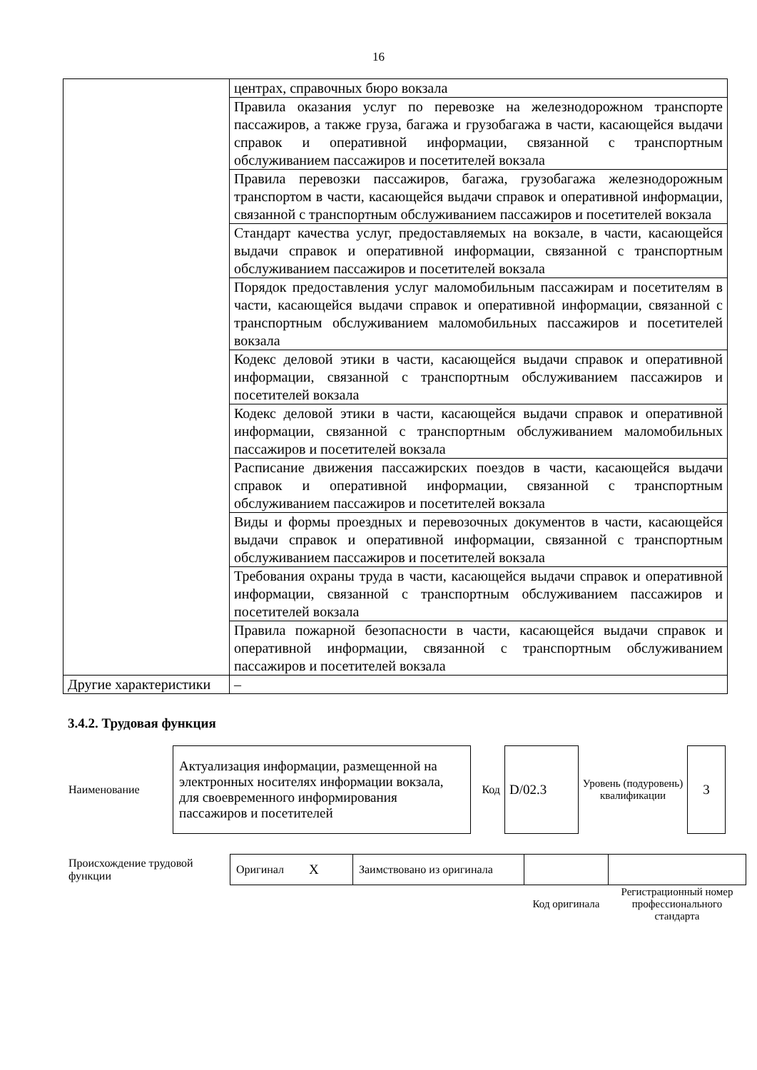16
| | центрах, справочных бюро вокзала |
| | Правила оказания услуг по перевозке на железнодорожном транспорте пассажиров, а также груза, багажа и грузобагажа в части, касающейся выдачи справок и оперативной информации, связанной с транспортным обслуживанием пассажиров и посетителей вокзала |
| | Правила перевозки пассажиров, багажа, грузобагажа железнодорожным транспортом в части, касающейся выдачи справок и оперативной информации, связанной с транспортным обслуживанием пассажиров и посетителей вокзала |
| | Стандарт качества услуг, предоставляемых на вокзале, в части, касающейся выдачи справок и оперативной информации, связанной с транспортным обслуживанием пассажиров и посетителей вокзала |
| | Порядок предоставления услуг маломобильным пассажирам и посетителям в части, касающейся выдачи справок и оперативной информации, связанной с транспортным обслуживанием маломобильных пассажиров и посетителей вокзала |
| | Кодекс деловой этики в части, касающейся выдачи справок и оперативной информации, связанной с транспортным обслуживанием пассажиров и посетителей вокзала |
| | Кодекс деловой этики в части, касающейся выдачи справок и оперативной информации, связанной с транспортным обслуживанием маломобильных пассажиров и посетителей вокзала |
| | Расписание движения пассажирских поездов в части, касающейся выдачи справок и оперативной информации, связанной с транспортным обслуживанием пассажиров и посетителей вокзала |
| | Виды и формы проездных и перевозочных документов в части, касающейся выдачи справок и оперативной информации, связанной с транспортным обслуживанием пассажиров и посетителей вокзала |
| | Требования охраны труда в части, касающейся выдачи справок и оперативной информации, связанной с транспортным обслуживанием пассажиров и посетителей вокзала |
| | Правила пожарной безопасности в части, касающейся выдачи справок и оперативной информации, связанной с транспортным обслуживанием пассажиров и посетителей вокзала |
| Другие характеристики | – |
3.4.2. Трудовая функция
| Наименование | Актуализация информации, размещенной на электронных носителях информации вокзала, для своевременного информирования пассажиров и посетителей | Код | D/02.3 | Уровень (подуровень) квалификации | 3 |
| Происхождение трудовой функции | Оригинал | X | Заимствовано из оригинала | | |
| | | | | Код оригинала | Регистрационный номер профессионального стандарта |